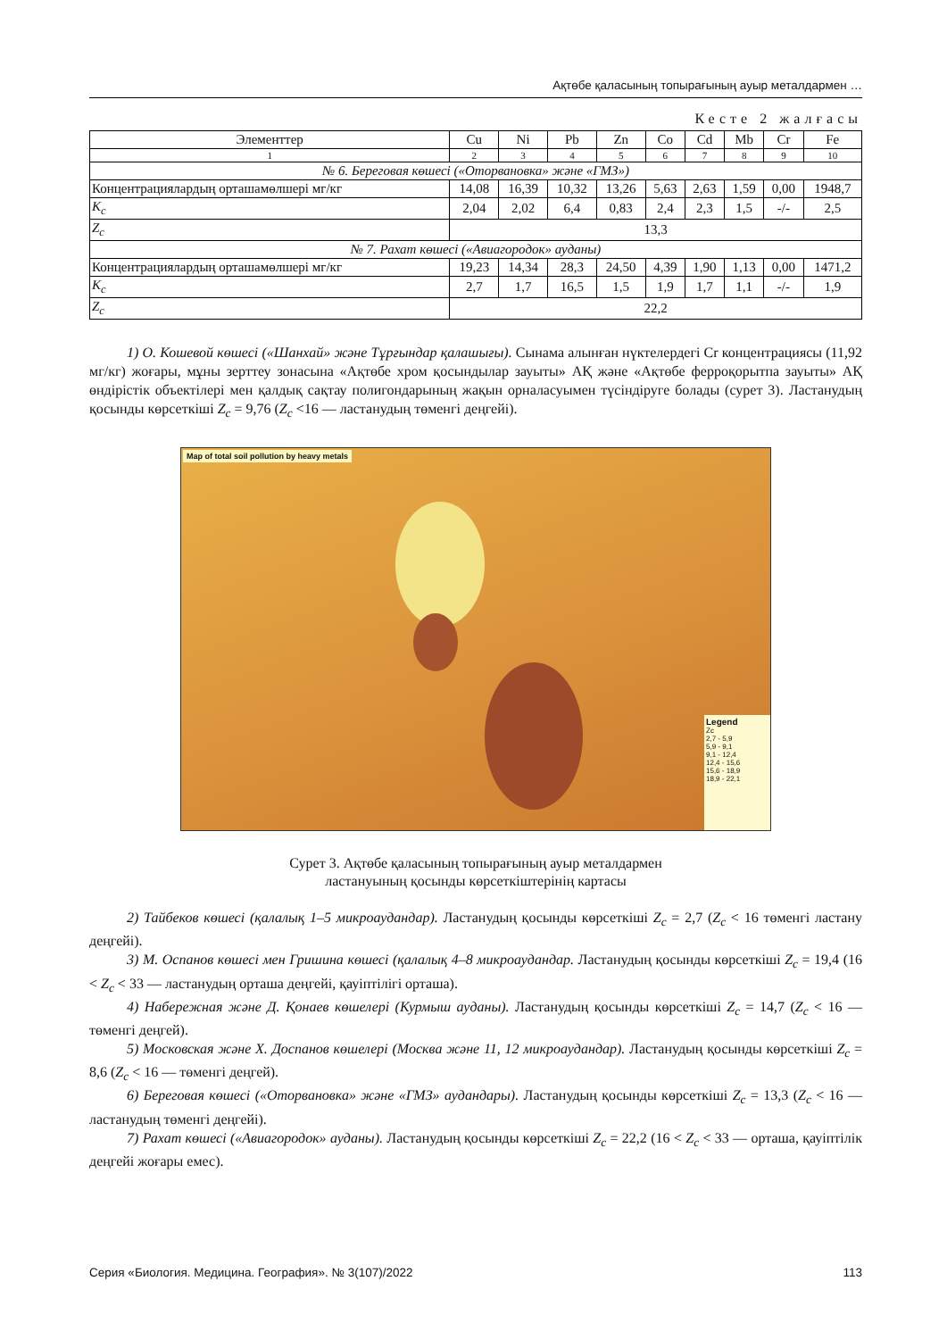Ақтөбе қаласының топырағының ауыр металдармен …
Кесте 2 жалғасы
| Элементтер | Cu | Ni | Pb | Zn | Co | Cd | Mb | Cr | Fe |
| 1 | 2 | 3 | 4 | 5 | 6 | 7 | 8 | 9 | 10 |
| № 6. Береговая көшесі («Оторвановка» және «ГМЗ») | | | | | | | | | |
| Концентрациялардың орташамөлшері мг/кг | 14,08 | 16,39 | 10,32 | 13,26 | 5,63 | 2,63 | 1,59 | 0,00 | 1948,7 |
| K<sub>c</sub> | 2,04 | 2,02 | 6,4 | 0,83 | 2,4 | 2,3 | 1,5 | -/- | 2,5 |
| Z<sub>c</sub> | 13,3 | | | | | | | | |
| № 7. Рахат көшесі («Авиагородок» ауданы) | | | | | | | | | |
| Концентрациялардың орташамөлшері мг/кг | 19,23 | 14,34 | 28,3 | 24,50 | 4,39 | 1,90 | 1,13 | 0,00 | 1471,2 |
| K<sub>c</sub> | 2,7 | 1,7 | 16,5 | 1,5 | 1,9 | 1,7 | 1,1 | -/- | 1,9 |
| Z<sub>c</sub> | 22,2 | | | | | | | | |
1) О. Кошевой көшесі («Шанхай» және Тұрғындар қалашығы). Сынама алынған нүктелердегі Cr концентрациясы (11,92 мг/кг) жоғары, мұны зерттеу зонасына «Ақтөбе хром қосындылар зауыты» АҚ және «Ақтөбе ферроқорытпа зауыты» АҚ өндірістік объектілері мен қалдық сақтау полигондарының жақын орналасуымен түсіндіруге болады (сурет 3). Ластанудың қосынды көрсеткіші Z<sub>c</sub> = 9,76 (Z<sub>c</sub> <16 — ластанудың төменгі деңгейі).
Map of total soil pollution by heavy metals
Legend
Zc
2,7 - 5,9
5,9 - 9,1
9,1 - 12,4
12,4 - 15,6
15,6 - 18,9
18,9 - 22,1
Сурет 3. Ақтөбе қаласының топырағының ауыр металдармен
ластануының қосынды көрсеткіштерінің картасы
2) Тайбеков көшесі (қалалық 1–5 микроаудандар). Ластанудың қосынды көрсеткіші Z<sub>c</sub> = 2,7 (Z<sub>c</sub> < 16 төменгі ластану деңгейі).
3) М. Оспанов көшесі мен Гришина көшесі (қалалық 4–8 микроаудандар. Ластанудың қосынды көрсеткіші Z<sub>c</sub> = 19,4 (16 < Z<sub>c</sub> < 33 — ластанудың орташа деңгейі, қауіптілігі орташа).
4) Набережная және Д. Қонаев көшелері (Курмыш ауданы). Ластанудың қосынды көрсеткіші Z<sub>c</sub> = 14,7 (Z<sub>c</sub> < 16 — төменгі деңгей).
5) Московская және Х. Доспанов көшелері (Москва және 11, 12 микроаудандар). Ластанудың қосынды көрсеткіші Z<sub>c</sub> = 8,6 (Z<sub>c</sub> < 16 — төменгі деңгей).
6) Береговая көшесі («Оторвановка» және «ГМЗ» аудандары). Ластанудың қосынды көрсеткіші Z<sub>c</sub> = 13,3 (Z<sub>c</sub> < 16 — ластанудың төменгі деңгейі).
7) Рахат көшесі («Авиагородок» ауданы). Ластанудың қосынды көрсеткіші Z<sub>c</sub> = 22,2 (16 < Z<sub>c</sub> < 33 — орташа, қауіптілік деңгейі жоғары емес).
Серия «Биология. Медицина. География». № 3(107)/2022 113